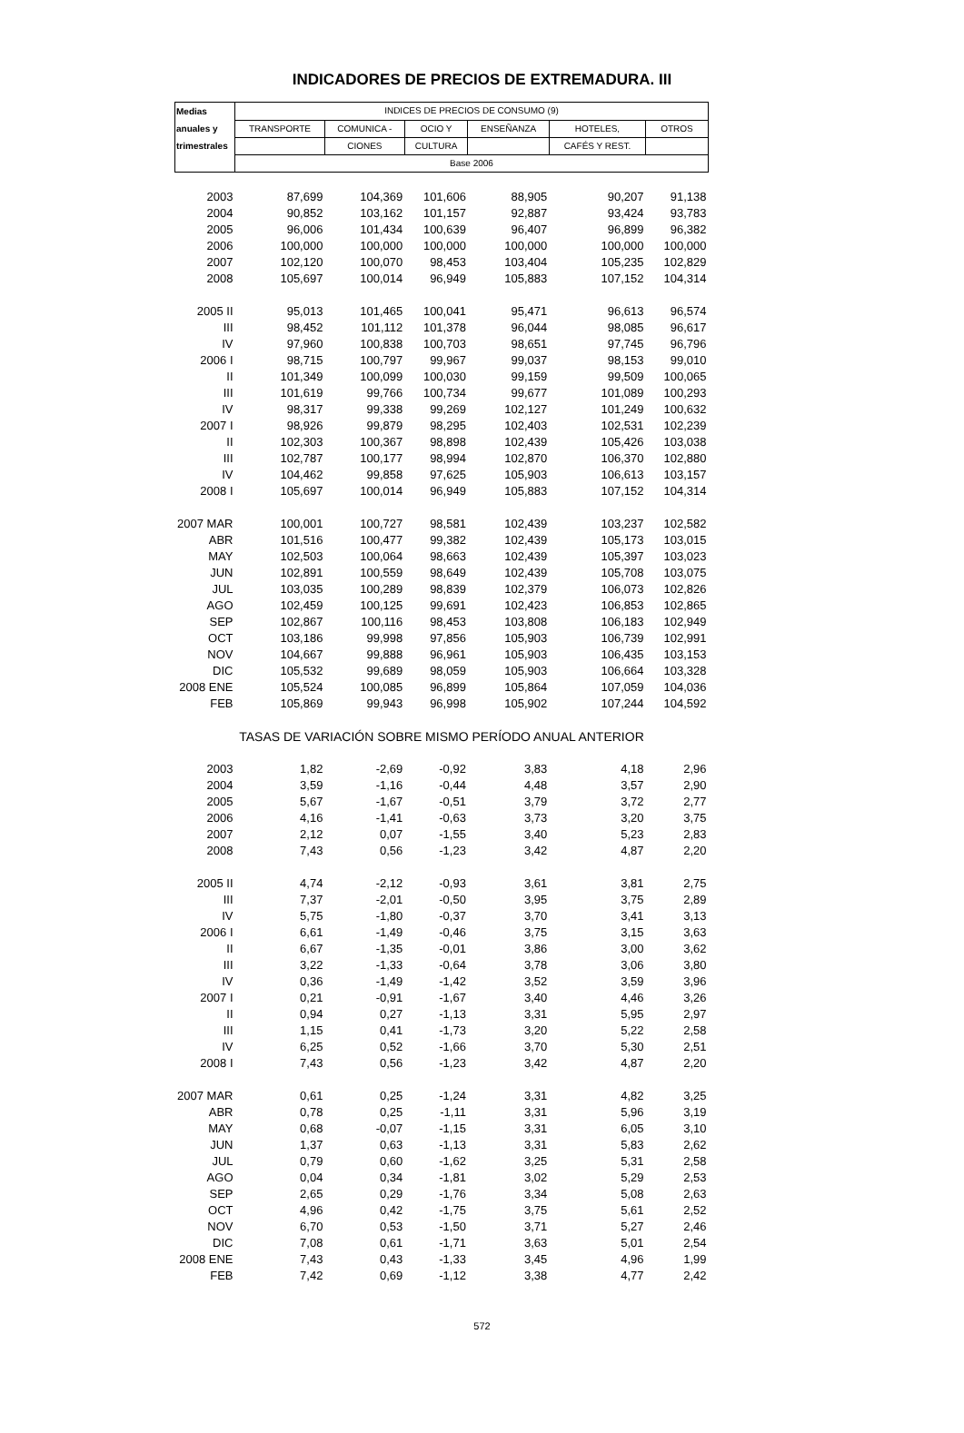INDICADORES DE PRECIOS DE EXTREMADURA. III
| Medias | INDICES DE PRECIOS DE CONSUMO (9) | | | | | |
| anuales y | TRANSPORTE | COMUNICA - | OCIO Y | ENSEÑANZA | HOTELES, | OTROS |
| trimestrales | | CIONES | CULTURA | | CAFÉS Y REST. | |
| | Base 2006 | | | | | |
| 2003 | 87,699 | 104,369 | 101,606 | 88,905 | 90,207 | 91,138 |
| 2004 | 90,852 | 103,162 | 101,157 | 92,887 | 93,424 | 93,783 |
| 2005 | 96,006 | 101,434 | 100,639 | 96,407 | 96,899 | 96,382 |
| 2006 | 100,000 | 100,000 | 100,000 | 100,000 | 100,000 | 100,000 |
| 2007 | 102,120 | 100,070 | 98,453 | 103,404 | 105,235 | 102,829 |
| 2008 | 105,697 | 100,014 | 96,949 | 105,883 | 107,152 | 104,314 |
| 2005 II | 95,013 | 101,465 | 100,041 | 95,471 | 96,613 | 96,574 |
| III | 98,452 | 101,112 | 101,378 | 96,044 | 98,085 | 96,617 |
| IV | 97,960 | 100,838 | 100,703 | 98,651 | 97,745 | 96,796 |
| 2006 I | 98,715 | 100,797 | 99,967 | 99,037 | 98,153 | 99,010 |
| II | 101,349 | 100,099 | 100,030 | 99,159 | 99,509 | 100,065 |
| III | 101,619 | 99,766 | 100,734 | 99,677 | 101,089 | 100,293 |
| IV | 98,317 | 99,338 | 99,269 | 102,127 | 101,249 | 100,632 |
| 2007 I | 98,926 | 99,879 | 98,295 | 102,403 | 102,531 | 102,239 |
| II | 102,303 | 100,367 | 98,898 | 102,439 | 105,426 | 103,038 |
| III | 102,787 | 100,177 | 98,994 | 102,870 | 106,370 | 102,880 |
| IV | 104,462 | 99,858 | 97,625 | 105,903 | 106,613 | 103,157 |
| 2008 I | 105,697 | 100,014 | 96,949 | 105,883 | 107,152 | 104,314 |
| 2007 MAR | 100,001 | 100,727 | 98,581 | 102,439 | 103,237 | 102,582 |
| ABR | 101,516 | 100,477 | 99,382 | 102,439 | 105,173 | 103,015 |
| MAY | 102,503 | 100,064 | 98,663 | 102,439 | 105,397 | 103,023 |
| JUN | 102,891 | 100,559 | 98,649 | 102,439 | 105,708 | 103,075 |
| JUL | 103,035 | 100,289 | 98,839 | 102,379 | 106,073 | 102,826 |
| AGO | 102,459 | 100,125 | 99,691 | 102,423 | 106,853 | 102,865 |
| SEP | 102,867 | 100,116 | 98,453 | 103,808 | 106,183 | 102,949 |
| OCT | 103,186 | 99,998 | 97,856 | 105,903 | 106,739 | 102,991 |
| NOV | 104,667 | 99,888 | 96,961 | 105,903 | 106,435 | 103,153 |
| DIC | 105,532 | 99,689 | 98,059 | 105,903 | 106,664 | 103,328 |
| 2008 ENE | 105,524 | 100,085 | 96,899 | 105,864 | 107,059 | 104,036 |
| FEB | 105,869 | 99,943 | 96,998 | 105,902 | 107,244 | 104,592 |
| TASAS DE VARIACIÓN SOBRE MISMO PERÍODO ANUAL ANTERIOR | | | | | | |
| 2003 | 1,82 | -2,69 | -0,92 | 3,83 | 4,18 | 2,96 |
| 2004 | 3,59 | -1,16 | -0,44 | 4,48 | 3,57 | 2,90 |
| 2005 | 5,67 | -1,67 | -0,51 | 3,79 | 3,72 | 2,77 |
| 2006 | 4,16 | -1,41 | -0,63 | 3,73 | 3,20 | 3,75 |
| 2007 | 2,12 | 0,07 | -1,55 | 3,40 | 5,23 | 2,83 |
| 2008 | 7,43 | 0,56 | -1,23 | 3,42 | 4,87 | 2,20 |
| 2005 II | 4,74 | -2,12 | -0,93 | 3,61 | 3,81 | 2,75 |
| III | 7,37 | -2,01 | -0,50 | 3,95 | 3,75 | 2,89 |
| IV | 5,75 | -1,80 | -0,37 | 3,70 | 3,41 | 3,13 |
| 2006 I | 6,61 | -1,49 | -0,46 | 3,75 | 3,15 | 3,63 |
| II | 6,67 | -1,35 | -0,01 | 3,86 | 3,00 | 3,62 |
| III | 3,22 | -1,33 | -0,64 | 3,78 | 3,06 | 3,80 |
| IV | 0,36 | -1,49 | -1,42 | 3,52 | 3,59 | 3,96 |
| 2007 I | 0,21 | -0,91 | -1,67 | 3,40 | 4,46 | 3,26 |
| II | 0,94 | 0,27 | -1,13 | 3,31 | 5,95 | 2,97 |
| III | 1,15 | 0,41 | -1,73 | 3,20 | 5,22 | 2,58 |
| IV | 6,25 | 0,52 | -1,66 | 3,70 | 5,30 | 2,51 |
| 2008 I | 7,43 | 0,56 | -1,23 | 3,42 | 4,87 | 2,20 |
| 2007 MAR | 0,61 | 0,25 | -1,24 | 3,31 | 4,82 | 3,25 |
| ABR | 0,78 | 0,25 | -1,11 | 3,31 | 5,96 | 3,19 |
| MAY | 0,68 | -0,07 | -1,15 | 3,31 | 6,05 | 3,10 |
| JUN | 1,37 | 0,63 | -1,13 | 3,31 | 5,83 | 2,62 |
| JUL | 0,79 | 0,60 | -1,62 | 3,25 | 5,31 | 2,58 |
| AGO | 0,04 | 0,34 | -1,81 | 3,02 | 5,29 | 2,53 |
| SEP | 2,65 | 0,29 | -1,76 | 3,34 | 5,08 | 2,63 |
| OCT | 4,96 | 0,42 | -1,75 | 3,75 | 5,61 | 2,52 |
| NOV | 6,70 | 0,53 | -1,50 | 3,71 | 5,27 | 2,46 |
| DIC | 7,08 | 0,61 | -1,71 | 3,63 | 5,01 | 2,54 |
| 2008 ENE | 7,43 | 0,43 | -1,33 | 3,45 | 4,96 | 1,99 |
| FEB | 7,42 | 0,69 | -1,12 | 3,38 | 4,77 | 2,42 |
572